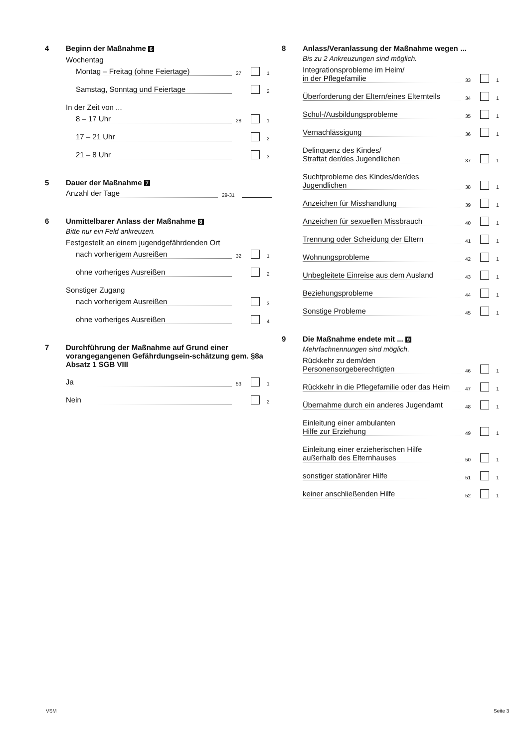4 Beginn der Maßnahme 6
Wochentag
Montag – Freitag (ohne Feiertage)
27
1
Samstag, Sonntag und Feiertage
2
In der Zeit von ...
8 – 17 Uhr
28
1
17 – 21 Uhr
2
21 – 8 Uhr
3
5 Dauer der Maßnahme 7
Anzahl der Tage
29-31
6 Unmittelbarer Anlass der Maßnahme 8
Bitte nur ein Feld ankreuzen.
Festgestellt an einem jugendgefährdenden Ort
nach vorherigem Ausreißen
32
1
ohne vorheriges Ausreißen
2
Sonstiger Zugang
nach vorherigem Ausreißen
3
ohne vorheriges Ausreißen
4
7 Durchführung der Maßnahme auf Grund einer vorangegangenen Gefährdungsein-schätzung gem. §8a Absatz 1 SGB VIII
Ja
53
1
Nein
2
8 Anlass/Veranlassung der Maßnahme wegen ...
Bis zu 2 Ankreuzungen sind möglich.
Integrationsprobleme im Heim/
in der Pflegefamilie
33
1
Überforderung der Eltern/eines Elternteils
34
1
Schul-/Ausbildungsprobleme
35
1
Vernachlässigung
36
1
Delinquenz des Kindes/
Straftat der/des Jugendlichen
37
1
Suchtprobleme des Kindes/der/des
Jugendlichen
38
1
Anzeichen für Misshandlung
39
1
Anzeichen für sexuellen Missbrauch
40
1
Trennung oder Scheidung der Eltern
41
1
Wohnungsprobleme
42
1
Unbegleitete Einreise aus dem Ausland
43
1
Beziehungsprobleme
44
1
Sonstige Probleme
45
1
9 Die Maßnahme endete mit ... 9
Mehrfachnennungen sind möglich.
Rückkehr zu dem/den
Personensorgeberechtigten
46
1
Rückkehr in die Pflegefamilie oder das Heim
47
1
Übernahme durch ein anderes Jugendamt
48
1
Einleitung einer ambulanten
Hilfe zur Erziehung
49
1
Einleitung einer erzieherischen Hilfe
außerhalb des Elternhauses
50
1
sonstiger stationärer Hilfe
51
1
keiner anschließenden Hilfe
52
1
VSM Seite 3